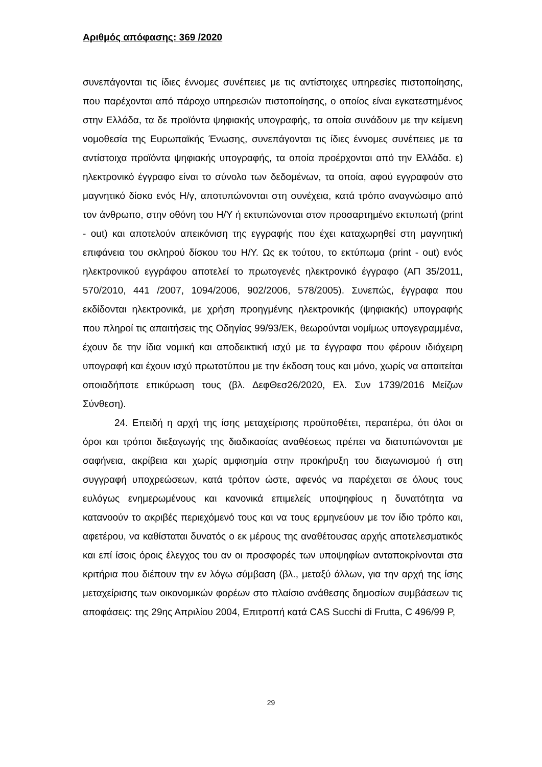Αριθμός απόφασης: 369 /2020
συνεπάγονται τις ίδιες έννομες συνέπειες με τις αντίστοιχες υπηρεσίες πιστοποίησης, που παρέχονται από πάροχο υπηρεσιών πιστοποίησης, ο οποίος είναι εγκατεστημένος στην Ελλάδα, τα δε προϊόντα ψηφιακής υπογραφής, τα οποία συνάδουν με την κείμενη νομοθεσία της Ευρωπαϊκής Ένωσης, συνεπάγονται τις ίδιες έννομες συνέπειες με τα αντίστοιχα προϊόντα ψηφιακής υπογραφής, τα οποία προέρχονται από την Ελλάδα. ε) ηλεκτρονικό έγγραφο είναι το σύνολο των δεδομένων, τα οποία, αφού εγγραφούν στο μαγνητικό δίσκο ενός Η/γ, αποτυπώνονται στη συνέχεια, κατά τρόπο αναγνώσιμο από τον άνθρωπο, στην οθόνη του Η/Υ ή εκτυπώνονται στον προσαρτημένο εκτυπωτή (print - out) και αποτελούν απεικόνιση της εγγραφής που έχει καταχωρηθεί στη μαγνητική επιφάνεια του σκληρού δίσκου του Η/Υ. Ως εκ τούτου, το εκτύπωμα (print - out) ενός ηλεκτρονικού εγγράφου αποτελεί το πρωτογενές ηλεκτρονικό έγγραφο (ΑΠ 35/2011, 570/2010, 441 /2007, 1094/2006, 902/2006, 578/2005). Συνεπώς, έγγραφα που εκδίδονται ηλεκτρονικά, με χρήση προηγμένης ηλεκτρονικής (ψηφιακής) υπογραφής που πληροί τις απαιτήσεις της Οδηγίας 99/93/ΕΚ, θεωρούνται νομίμως υπογεγραμμένα, έχουν δε την ίδια νομική και αποδεικτική ισχύ με τα έγγραφα που φέρουν ιδιόχειρη υπογραφή και έχουν ισχύ πρωτοτύπου με την έκδοση τους και μόνο, χωρίς να απαιτείται οποιαδήποτε επικύρωση τους (βλ. ΔεφΘεσ26/2020, Ελ. Συν 1739/2016 Μείζων Σύνθεση).
24. Επειδή η αρχή της ίσης μεταχείρισης προϋποθέτει, περαιτέρω, ότι όλοι οι όροι και τρόποι διεξαγωγής της διαδικασίας αναθέσεως πρέπει να διατυπώνονται με σαφήνεια, ακρίβεια και χωρίς αμφισημία στην προκήρυξη του διαγωνισμού ή στη συγγραφή υποχρεώσεων, κατά τρόπον ώστε, αφενός να παρέχεται σε όλους τους ευλόγως ενημερωμένους και κανονικά επιμελείς υποψηφίους η δυνατότητα να κατανοούν το ακριβές περιεχόμενό τους και να τους ερμηνεύουν με τον ίδιο τρόπο και, αφετέρου, να καθίσταται δυνατός ο εκ μέρους της αναθέτουσας αρχής αποτελεσματικός και επί ίσοις όροις έλεγχος του αν οι προσφορές των υποψηφίων ανταποκρίνονται στα κριτήρια που διέπουν την εν λόγω σύμβαση (βλ., μεταξύ άλλων, για την αρχή της ίσης μεταχείρισης των οικονομικών φορέων στο πλαίσιο ανάθεσης δημοσίων συμβάσεων τις αποφάσεις: της 29ης Απριλίου 2004, Επιτροπή κατά CAS Succhi di Frutta, C 496/99 P,
29